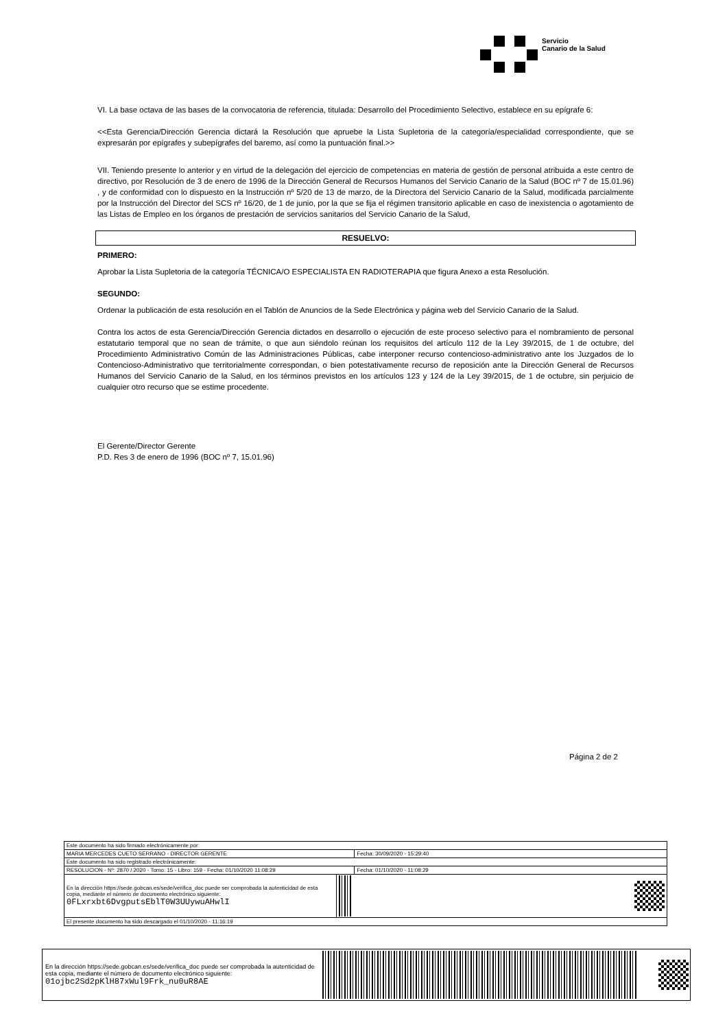Servicio
Canario de la Salud
VI. La base octava de las bases de la convocatoria de referencia, titulada: Desarrollo del Procedimiento Selectivo, establece en su epígrafe 6:
<<Esta Gerencia/Dirección Gerencia dictará la Resolución que apruebe la Lista Supletoria de la categoría/especialidad correspondiente, que se expresarán por epígrafes y subepígrafes del baremo, así como la puntuación final.>>
VII. Teniendo presente lo anterior y en virtud de la delegación del ejercicio de competencias en materia de gestión de personal atribuida a este centro de directivo, por Resolución de 3 de enero de 1996 de la Dirección General de Recursos Humanos del Servicio Canario de la Salud (BOC nº 7 de 15.01.96) , y de conformidad con lo dispuesto en la Instrucción nº 5/20 de 13 de marzo, de la Directora del Servicio Canario de la Salud, modificada parcialmente por la Instrucción del Director del SCS nº 16/20, de 1 de junio, por la que se fija el régimen transitorio aplicable en caso de inexistencia o agotamiento de las Listas de Empleo en los órganos de prestación de servicios sanitarios del Servicio Canario de la Salud,
RESUELVO:
PRIMERO:
Aprobar la Lista Supletoria de la categoría TÉCNICA/O ESPECIALISTA EN RADIOTERAPIA que figura Anexo a esta Resolución.
SEGUNDO:
Ordenar la publicación de esta resolución en el Tablón de Anuncios de la Sede Electrónica y página web del Servicio Canario de la Salud.
Contra los actos de esta Gerencia/Dirección Gerencia dictados en desarrollo o ejecución de este proceso selectivo para el nombramiento de personal estatutario temporal que no sean de trámite, o que aun siéndolo reúnan los requisitos del artículo 112 de la Ley 39/2015, de 1 de octubre, del Procedimiento Administrativo Común de las Administraciones Públicas, cabe interponer recurso contencioso-administrativo ante los Juzgados de lo Contencioso-Administrativo que territorialmente correspondan, o bien potestativamente recurso de reposición ante la Dirección General de Recursos Humanos del Servicio Canario de la Salud, en los términos previstos en los artículos 123 y 124 de la Ley 39/2015, de 1 de octubre, sin perjuicio de cualquier otro recurso que se estime procedente.
El Gerente/Director Gerente
P.D. Res 3 de enero de 1996 (BOC nº 7, 15.01.96)
Página 2 de 2
| Este documento ha sido firmado electrónicamente por: | | |
| MARIA MERCEDES CUETO SERRANO - DIRECTOR GERENTE | | Fecha: 30/09/2020 - 15:29:40 |
| Este documento ha sido registrado electrónicamente: | | |
| RESOLUCION - Nº: 2870 / 2020 - Tomo: 15 - Libro: 159 - Fecha: 01/10/2020 11:08:29 | | Fecha: 01/10/2020 - 11:08:29 |
| En la dirección https://sede.gobcan.es/sede/verifica_doc puede ser comprobada la autenticidad de esta copia, mediante el número de documento electrónico siguiente: 0FLxrxbt6DvgputsEblT0W3UUywuAHwlI | | |
| El presente documento ha sido descargado el 01/10/2020 - 11:16:19 | | |
En la dirección https://sede.gobcan.es/sede/verifica_doc puede ser comprobada la autenticidad de esta copia, mediante el número de documento electrónico siguiente:
01ojbc2Sd2pKlH87xWul9Frk_nu0uR8AE